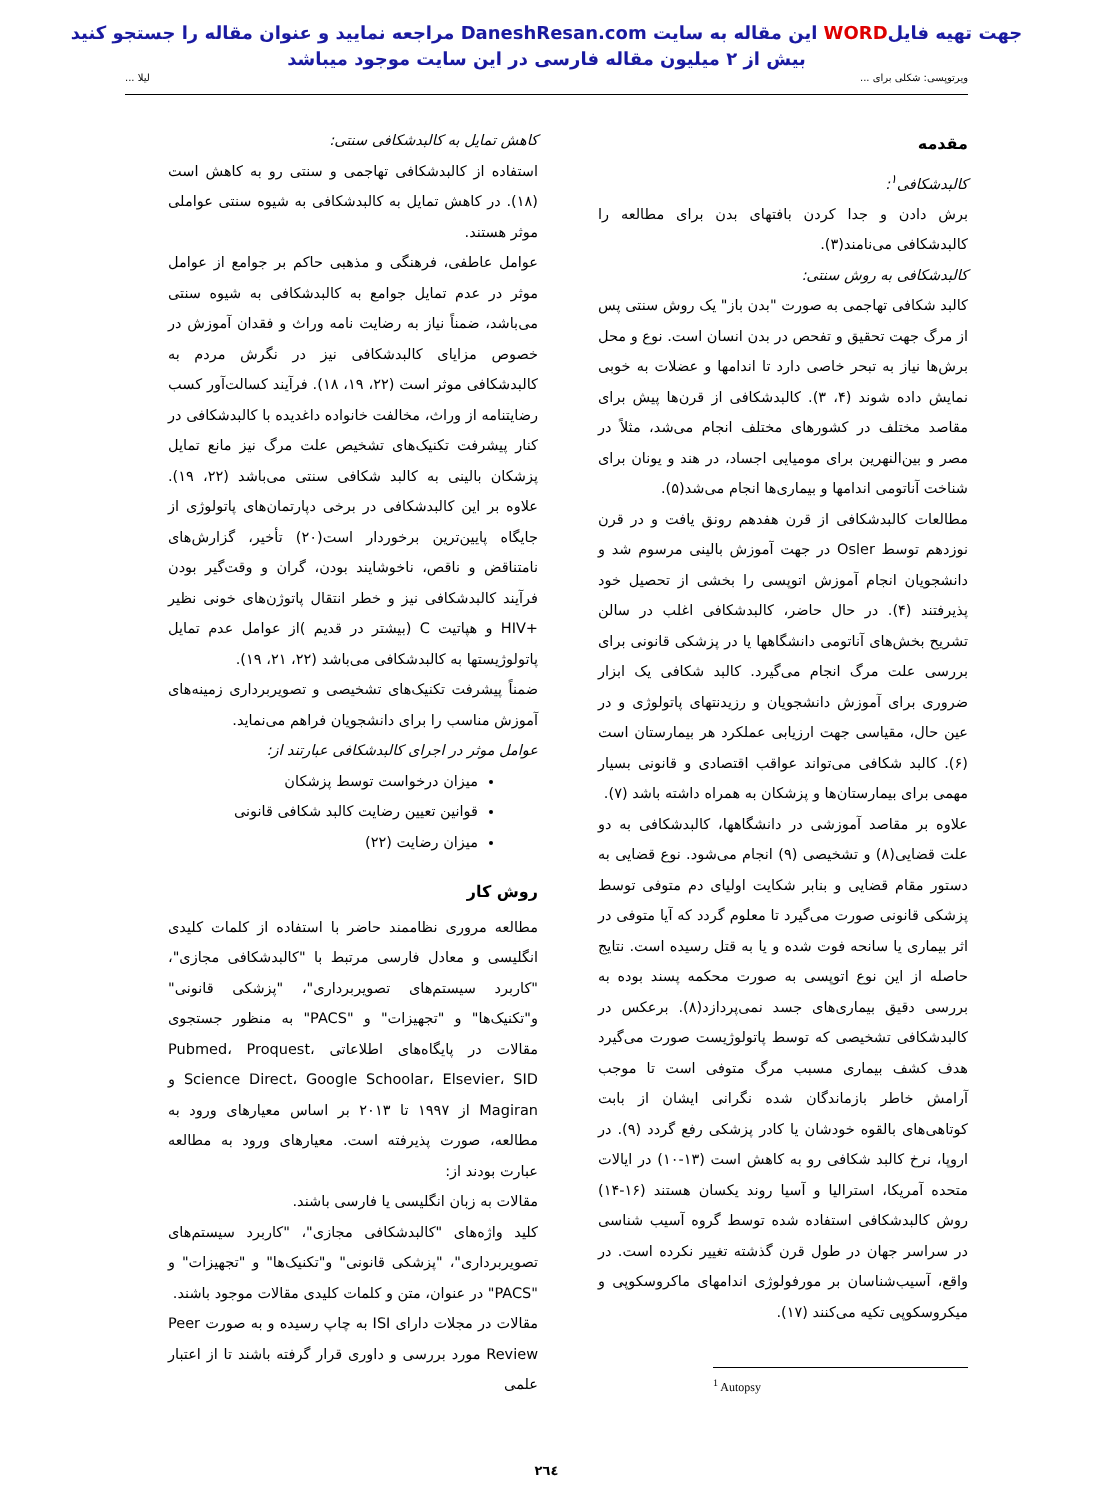جهت تهیه فایلWORD این مقاله به سایت DaneshResan.com مراجعه نمایید و عنوان مقاله را جستجو کنید
بیش از ۲ میلیون مقاله فارسی در این سایت موجود میباشد
ویرتوپسی: شکلی برای ... لیلا ...
مقدمه
کالبدشکافی<sup>۱</sup>:
برش دادن و جدا کردن بافتهای بدن برای مطالعه را کالبدشکافی می‌نامند(۳).
کالبدشکافی به روش سنتی:
کالبد شکافی تهاجمی به صورت "بدن باز" یک روش سنتی پس از مرگ جهت تحقیق و تفحص در بدن انسان است. نوع و محل برش‌ها نیاز به تبحر خاصی دارد تا اندامها و عضلات به خوبی نمایش داده شوند (۴، ۳). کالبدشکافی از قرن‌ها پیش برای مقاصد مختلف در کشورهای مختلف انجام می‌شد، مثلاً در مصر و بین‌النهرین برای مومیایی اجساد، در هند و یونان برای شناخت آناتومی اندامها و بیماری‌ها انجام می‌شد(۵).
مطالعات کالبدشکافی از قرن هفدهم رونق یافت و در قرن نوزدهم توسط Osler در جهت آموزش بالینی مرسوم شد و دانشجویان انجام آموزش اتوپسی را بخشی از تحصیل خود پذیرفتند (۴). در حال حاضر، کالبدشکافی اغلب در سالن تشریح بخش‌های آناتومی دانشگاهها یا در پزشکی قانونی برای بررسی علت مرگ انجام می‌گیرد. کالبد شکافی یک ابزار ضروری برای آموزش دانشجویان و رزیدنتهای پاتولوژی و در عین حال، مقیاسی جهت ارزیابی عملکرد هر بیمارستان است (۶). کالبد شکافی می‌تواند عواقب اقتصادی و قانونی بسیار مهمی برای بیمارستان‌ها و پزشکان به همراه داشته باشد (۷).
علاوه بر مقاصد آموزشی در دانشگاهها، کالبدشکافی به دو علت قضایی(۸) و تشخیصی (۹) انجام می‌شود. نوع قضایی به دستور مقام قضایی و بنابر شکایت اولیای دم متوفی توسط پزشکی قانونی صورت می‌گیرد تا معلوم گردد که آیا متوفی در اثر بیماری یا سانحه فوت شده و یا به قتل رسیده است. نتایج حاصله از این نوع اتوپسی به صورت محکمه پسند بوده به بررسی دقیق بیماری‌های جسد نمی‌پردازد(۸). برعکس در کالبدشکافی تشخیصی که توسط پاتولوژیست صورت می‌گیرد هدف کشف بیماری مسبب مرگ متوفی است تا موجب آرامش خاطر بازماندگان شده نگرانی ایشان از بابت کوتاهی‌های بالقوه خودشان یا کادر پزشکی رفع گردد (۹). در اروپا، نرخ کالبد شکافی رو به کاهش است (۱۳-۱۰) در ایالات متحده آمریکا، استرالیا و آسیا روند یکسان هستند (۱۶-۱۴) روش کالبدشکافی استفاده شده توسط گروه آسیب شناسی در سراسر جهان در طول قرن گذشته تغییر نکرده است. در واقع، آسیب‌شناسان بر مورفولوژی اندامهای ماکروسکوپی و میکروسکوپی تکیه می‌کنند (۱۷).
<sup>1</sup> Autopsy
کاهش تمایل به کالبدشکافی سنتی:
استفاده از کالبدشکافی تهاجمی و سنتی رو به کاهش است (۱۸). در کاهش تمایل به کالبدشکافی به شیوه سنتی عواملی موثر هستند.
عوامل عاطفی، فرهنگی و مذهبی حاکم بر جوامع از عوامل موثر در عدم تمایل جوامع به کالبدشکافی به شیوه سنتی می‌باشد، ضمناً نیاز به رضایت نامه وراث و فقدان آموزش در خصوص مزایای کالبدشکافی نیز در نگرش مردم به کالبدشکافی موثر است (۲۲، ۱۹، ۱۸). فرآیند کسالت‌آور کسب رضایتنامه از وراث، مخالفت خانواده داغدیده با کالبدشکافی در کنار پیشرفت تکنیک‌های تشخیص علت مرگ نیز مانع تمایل پزشکان بالینی به کالبد شکافی سنتی می‌باشد (۲۲، ۱۹). علاوه بر این کالبدشکافی در برخی دپارتمان‌های پاتولوژی از جایگاه پایین‌ترین برخوردار است(۲۰) تأخیر، گزارش‌های نامتناقض و ناقص، ناخوشایند بودن، گران و وقت‌گیر بودن فرآیند کالبدشکافی نیز و خطر انتقال پاتوژن‌های خونی نظیر +HIV و هپاتیت C (بیشتر در قدیم )از عوامل عدم تمایل پاتولوژیستها به کالبدشکافی می‌باشد (۲۲، ۲۱، ۱۹).
ضمناً پیشرفت تکنیک‌های تشخیصی و تصویربرداری زمینه‌های آموزش مناسب را برای دانشجویان فراهم می‌نماید.
عوامل موثر در اجرای کالبدشکافی عبارتند از:
میزان درخواست توسط پزشکان
قوانین تعیین رضایت کالبد شکافی قانونی
میزان رضایت (۲۲)
روش کار
مطالعه مروری نظاممند حاضر با استفاده از کلمات کلیدی انگلیسی و معادل فارسی مرتبط با "کالبدشکافی مجازی"، "کاربرد سیستم‌های تصویربرداری"، "پزشکی قانونی" و"تکنیک‌ها" و "تجهیزات" و "PACS" به منظور جستجوی مقالات در پایگاه‌های اطلاعاتی Pubmed، Proquest، Science Direct، Google Schoolar، Elsevier، SID و Magiran از ۱۹۹۷ تا ۲۰۱۳ بر اساس معیارهای ورود به مطالعه، صورت پذیرفته است. معیارهای ورود به مطالعه عبارت بودند از:
مقالات به زبان انگلیسی یا فارسی باشند.
کلید واژه‌های "کالبدشکافی مجازی"، "کاربرد سیستم‌های تصویربرداری"، "پزشکی قانونی" و"تکنیک‌ها" و "تجهیزات" و "PACS" در عنوان، متن و کلمات کلیدی مقالات موجود باشند.
مقالات در مجلات دارای ISI به چاپ رسیده و به صورت Peer Review مورد بررسی و داوری قرار گرفته باشند تا از اعتبار علمی
۲٦٤